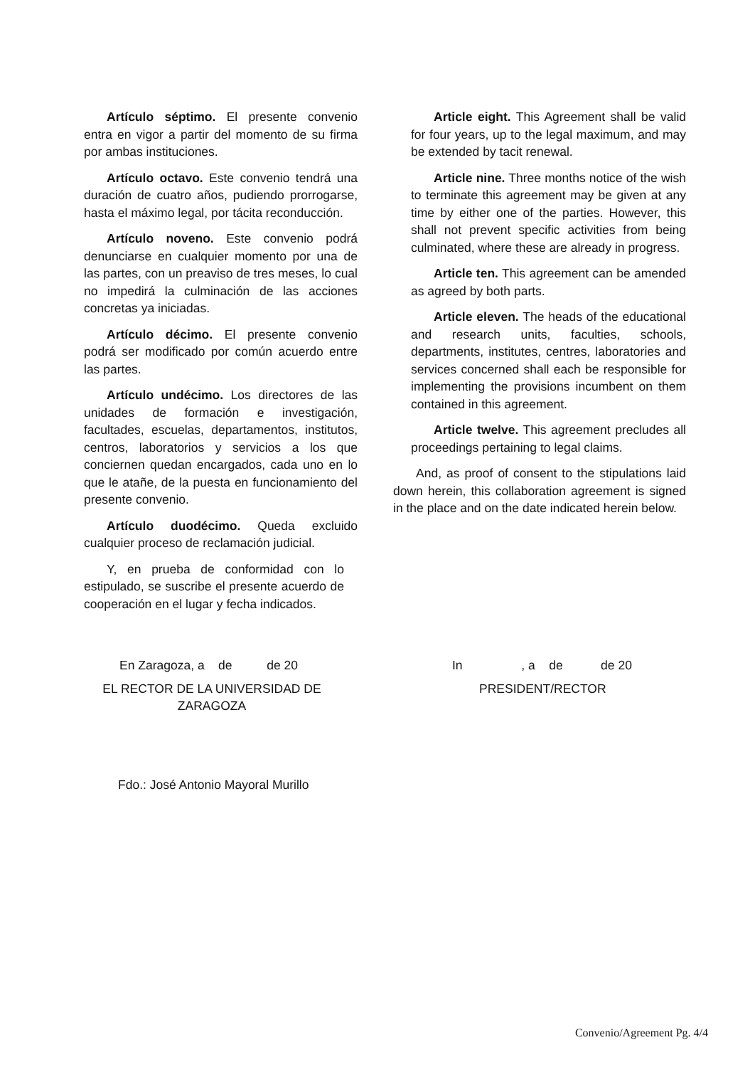Artículo séptimo. El presente convenio entra en vigor a partir del momento de su firma por ambas instituciones.
Artículo octavo. Este convenio tendrá una duración de cuatro años, pudiendo prorrogarse, hasta el máximo legal, por tácita reconducción.
Artículo noveno. Este convenio podrá denunciarse en cualquier momento por una de las partes, con un preaviso de tres meses, lo cual no impedirá la culminación de las acciones concretas ya iniciadas.
Artículo décimo. El presente convenio podrá ser modificado por común acuerdo entre las partes.
Artículo undécimo. Los directores de las unidades de formación e investigación, facultades, escuelas, departamentos, institutos, centros, laboratorios y servicios a los que conciernen quedan encargados, cada uno en lo que le atañe, de la puesta en funcionamiento del presente convenio.
Artículo duodécimo. Queda excluido cualquier proceso de reclamación judicial.
Y, en prueba de conformidad con lo estipulado, se suscribe el presente acuerdo de cooperación en el lugar y fecha indicados.
Article eight. This Agreement shall be valid for four years, up to the legal maximum, and may be extended by tacit renewal.
Article nine. Three months notice of the wish to terminate this agreement may be given at any time by either one of the parties. However, this shall not prevent specific activities from being culminated, where these are already in progress.
Article ten. This agreement can be amended as agreed by both parts.
Article eleven. The heads of the educational and research units, faculties, schools, departments, institutes, centres, laboratories and services concerned shall each be responsible for implementing the provisions incumbent on them contained in this agreement.
Article twelve. This agreement precludes all proceedings pertaining to legal claims.
And, as proof of consent to the stipulations laid down herein, this collaboration agreement is signed in the place and on the date indicated herein below.
En Zaragoza, a de de 20
EL RECTOR DE LA UNIVERSIDAD DE ZARAGOZA
Fdo.: José Antonio Mayoral Murillo
In , a de de 20
PRESIDENT/RECTOR
Convenio/Agreement Pg. 4/4